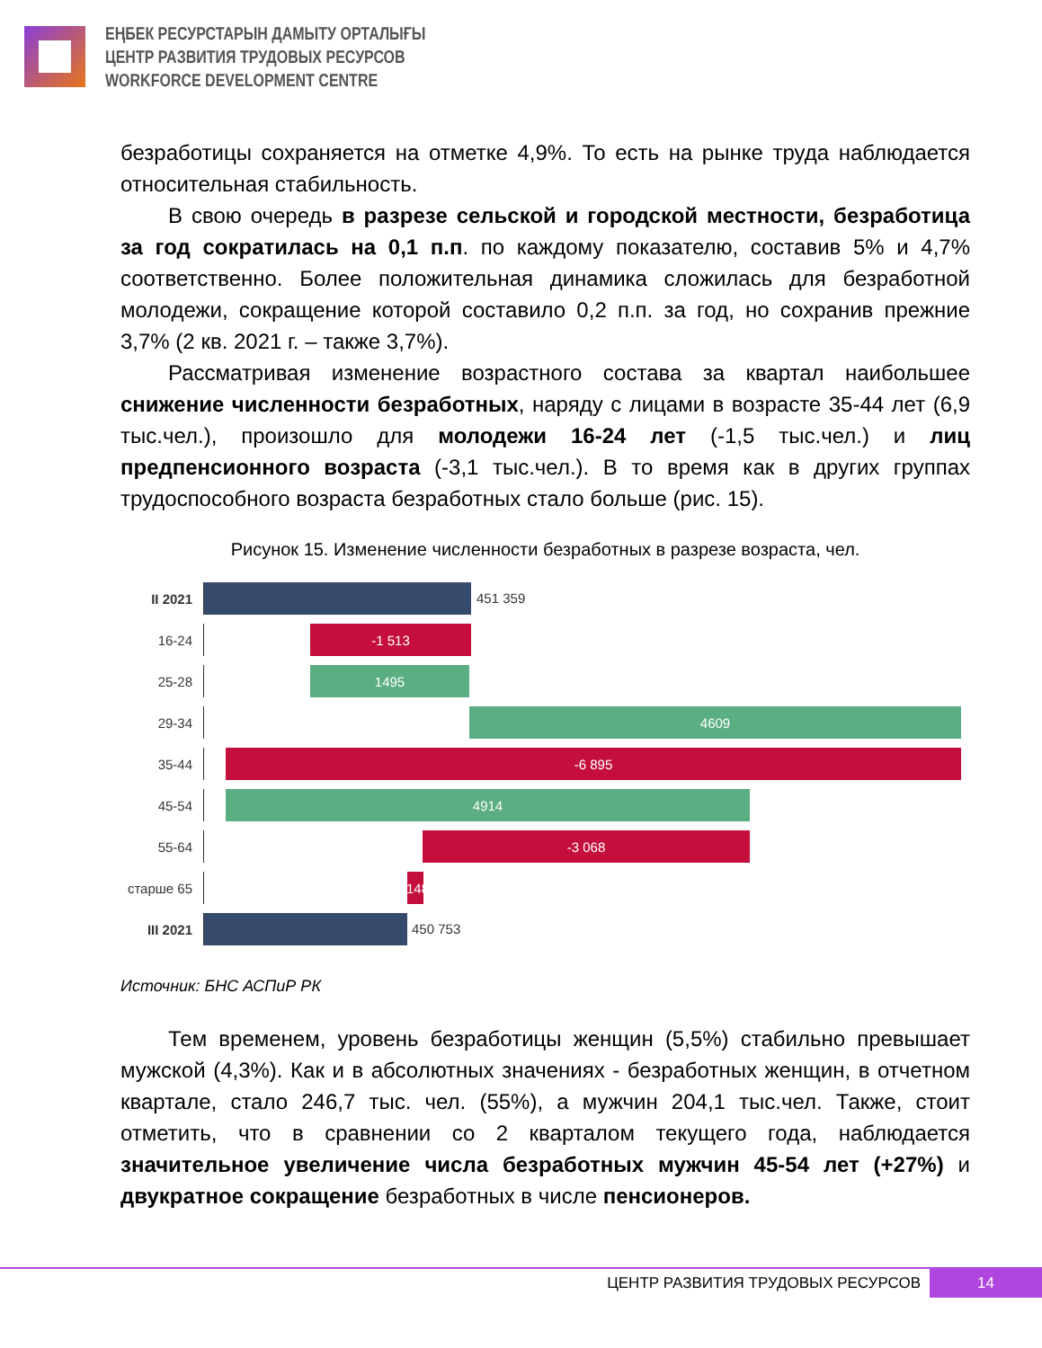ЕҢБЕК РЕСУРСТАРЫН ДАМЫТУ ОРТАЛЫҒЫ
ЦЕНТР РАЗВИТИЯ ТРУДОВЫХ РЕСУРСОВ
WORKFORCE DEVELOPMENT CENTRE
безработицы сохраняется на отметке 4,9%. То есть на рынке труда наблюдается относительная стабильность.
В свою очередь в разрезе сельской и городской местности, безработица за год сократилась на 0,1 п.п. по каждому показателю, составив 5% и 4,7% соответственно. Более положительная динамика сложилась для безработной молодежи, сокращение которой составило 0,2 п.п. за год, но сохранив прежние 3,7% (2 кв. 2021 г. – также 3,7%).
Рассматривая изменение возрастного состава за квартал наибольшее снижение численности безработных, наряду с лицами в возрасте 35-44 лет (6,9 тыс.чел.), произошло для молодежи 16-24 лет (-1,5 тыс.чел.) и лиц предпенсионного возраста (-3,1 тыс.чел.). В то время как в других группах трудоспособного возраста безработных стало больше (рис. 15).
Рисунок 15. Изменение численности безработных в разрезе возраста, чел.
II 2021
451 359
16-24
-1 513
25-28
1495
29-34
4609
35-44
-6 895
45-54
4914
55-64
-3 068
старше 65
-148
III 2021
450 753
Источник: БНС АСПиР РК
Тем временем, уровень безработицы женщин (5,5%) стабильно превышает мужской (4,3%). Как и в абсолютных значениях - безработных женщин, в отчетном квартале, стало 246,7 тыс. чел. (55%), а мужчин 204,1 тыс.чел. Также, стоит отметить, что в сравнении со 2 кварталом текущего года, наблюдается значительное увеличение числа безработных мужчин 45-54 лет (+27%) и двукратное сокращение безработных в числе пенсионеров.
ЦЕНТР РАЗВИТИЯ ТРУДОВЫХ РЕСУРСОВ 14